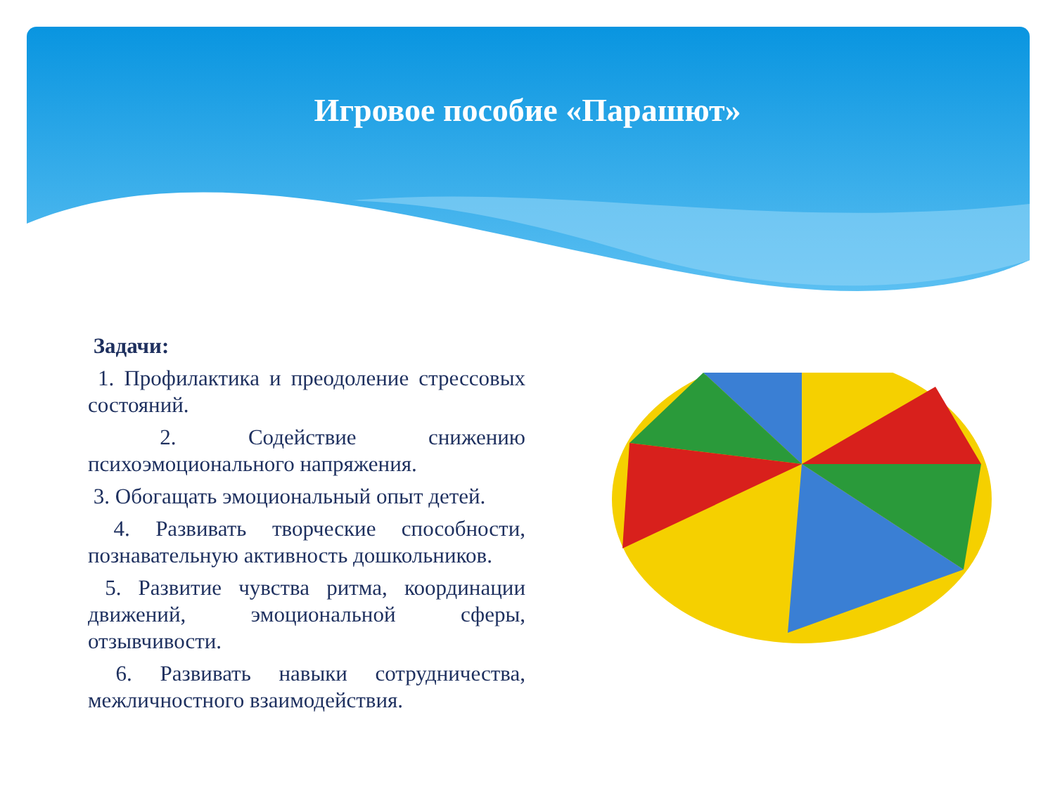Игровое пособие «Парашют»
Задачи:
1. Профилактика и преодоление стрессовых состояний.
2. Содействие снижению психоэмоционального напряжения.
3. Обогащать эмоциональный опыт детей.
4. Развивать творческие способности, познавательную активность дошкольников.
5. Развитие чувства ритма, координации движений, эмоциональной сферы, отзывчивости.
6. Развивать навыки сотрудничества, межличностного взаимодействия.